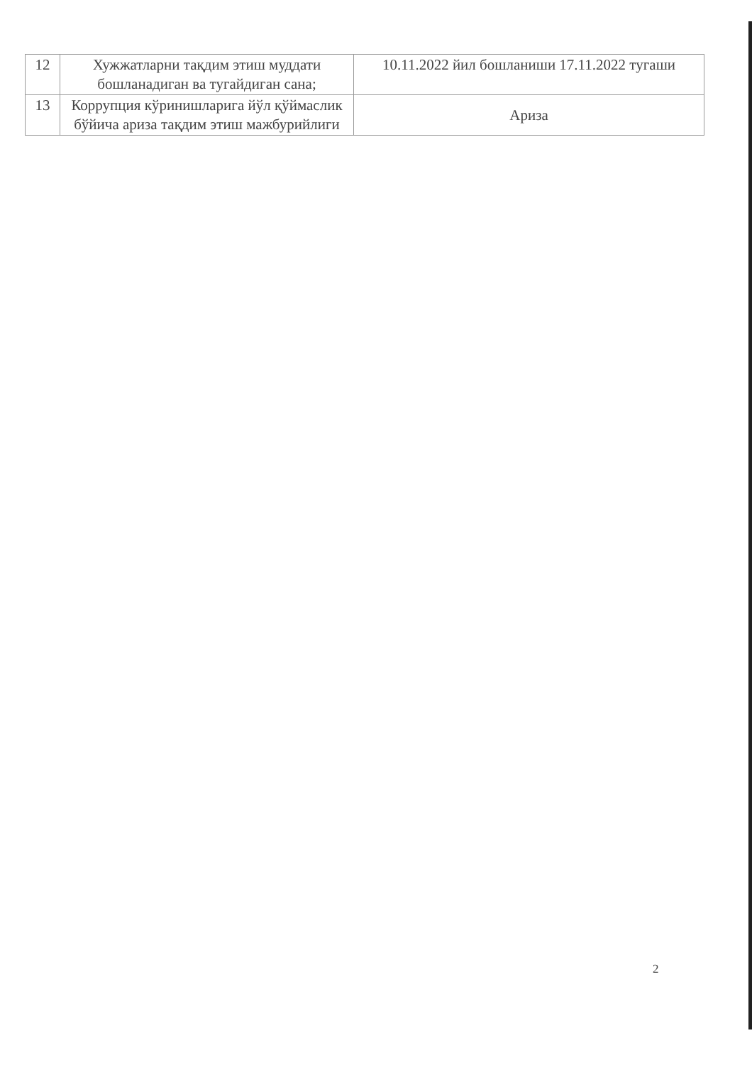| 12 | Хужжатларни тақдим этиш муддати бошланадиган ва тугайдиган сана; | 10.11.2022 йил бошланиши 17.11.2022 тугаши |
| 13 | Коррупция кўринишларига йўл қўймаслик бўйича ариза тақдим этиш мажбурийлиги | Ариза |
2